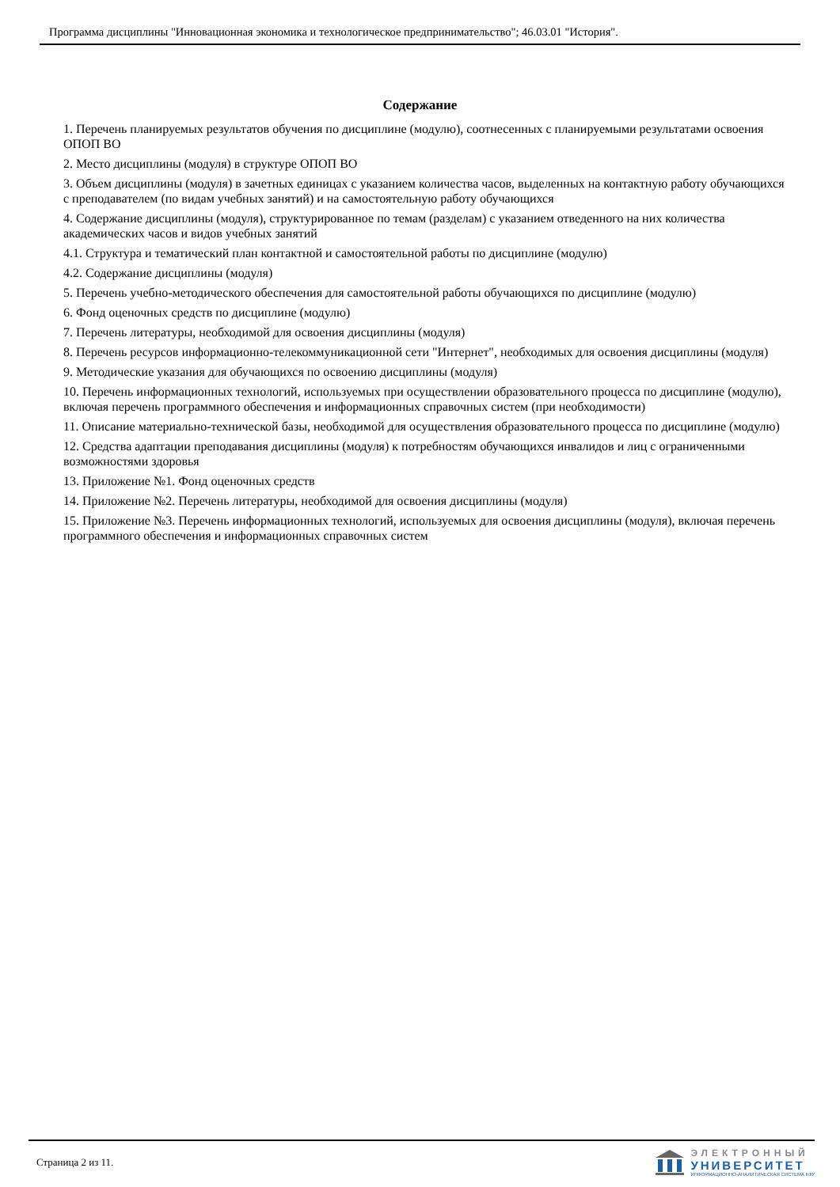Программа дисциплины "Инновационная экономика и технологическое предпринимательство"; 46.03.01 "История".
Содержание
1. Перечень планируемых результатов обучения по дисциплине (модулю), соотнесенных с планируемыми результатами освоения ОПОП ВО
2. Место дисциплины (модуля) в структуре ОПОП ВО
3. Объем дисциплины (модуля) в зачетных единицах с указанием количества часов, выделенных на контактную работу обучающихся с преподавателем (по видам учебных занятий) и на самостоятельную работу обучающихся
4. Содержание дисциплины (модуля), структурированное по темам (разделам) с указанием отведенного на них количества академических часов и видов учебных занятий
4.1. Структура и тематический план контактной и самостоятельной работы по дисциплине (модулю)
4.2. Содержание дисциплины (модуля)
5. Перечень учебно-методического обеспечения для самостоятельной работы обучающихся по дисциплине (модулю)
6. Фонд оценочных средств по дисциплине (модулю)
7. Перечень литературы, необходимой для освоения дисциплины (модуля)
8. Перечень ресурсов информационно-телекоммуникационной сети "Интернет", необходимых для освоения дисциплины (модуля)
9. Методические указания для обучающихся по освоению дисциплины (модуля)
10. Перечень информационных технологий, используемых при осуществлении образовательного процесса по дисциплине (модулю), включая перечень программного обеспечения и информационных справочных систем (при необходимости)
11. Описание материально-технической базы, необходимой для осуществления образовательного процесса по дисциплине (модулю)
12. Средства адаптации преподавания дисциплины (модуля) к потребностям обучающихся инвалидов и лиц с ограниченными возможностями здоровья
13. Приложение №1. Фонд оценочных средств
14. Приложение №2. Перечень литературы, необходимой для освоения дисциплины (модуля)
15. Приложение №3. Перечень информационных технологий, используемых для освоения дисциплины (модуля), включая перечень программного обеспечения и информационных справочных систем
Страница 2 из 11.
ЭЛЕКТРОННЫЙ
УНИВЕРСИТЕТ
ИНФОРМАЦИОННО-АНАЛИТИЧЕСКАЯ СИСТЕМА КФУ